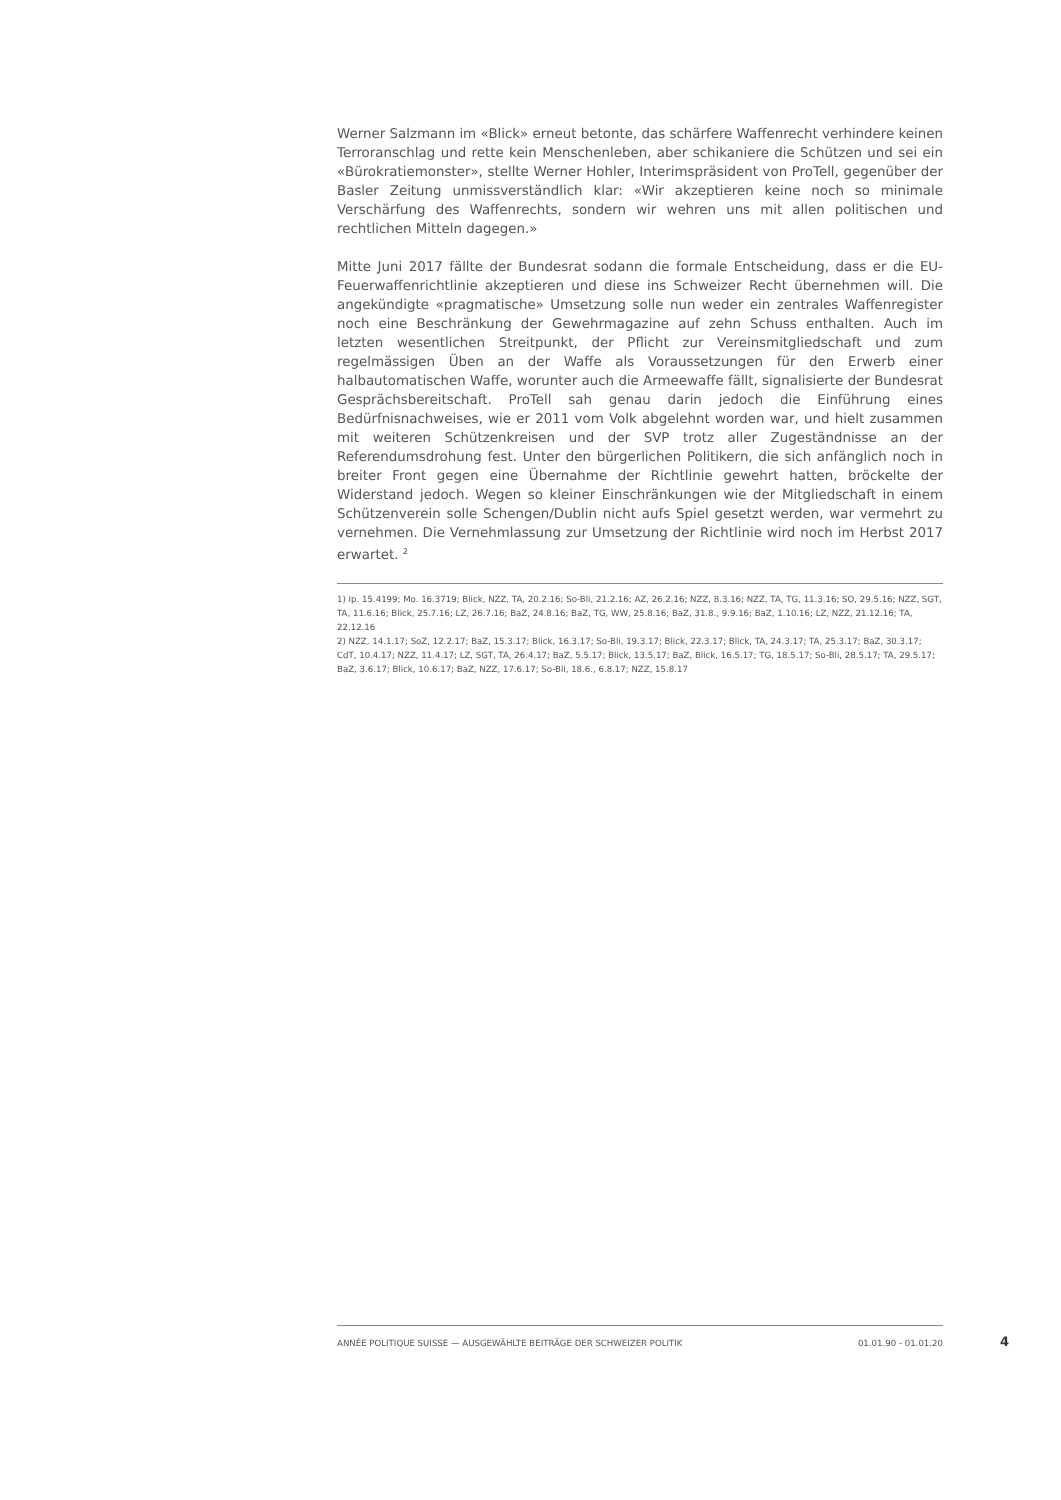Werner Salzmann im «Blick» erneut betonte, das schärfere Waffenrecht verhindere keinen Terroranschlag und rette kein Menschenleben, aber schikaniere die Schützen und sei ein «Bürokratiemonster», stellte Werner Hohler, Interimspräsident von ProTell, gegenüber der Basler Zeitung unmissverständlich klar: «Wir akzeptieren keine noch so minimale Verschärfung des Waffenrechts, sondern wir wehren uns mit allen politischen und rechtlichen Mitteln dagegen.»
Mitte Juni 2017 fällte der Bundesrat sodann die formale Entscheidung, dass er die EU-Feuerwaffenrichtlinie akzeptieren und diese ins Schweizer Recht übernehmen will. Die angekündigte «pragmatische» Umsetzung solle nun weder ein zentrales Waffenregister noch eine Beschränkung der Gewehrmagazine auf zehn Schuss enthalten. Auch im letzten wesentlichen Streitpunkt, der Pflicht zur Vereinsmitgliedschaft und zum regelmässigen Üben an der Waffe als Voraussetzungen für den Erwerb einer halbautomatischen Waffe, worunter auch die Armeewaffe fällt, signalisierte der Bundesrat Gesprächsbereitschaft. ProTell sah genau darin jedoch die Einführung eines Bedürfnisnachweises, wie er 2011 vom Volk abgelehnt worden war, und hielt zusammen mit weiteren Schützenkreisen und der SVP trotz aller Zugeständnisse an der Referendumsdrohung fest. Unter den bürgerlichen Politikern, die sich anfänglich noch in breiter Front gegen eine Übernahme der Richtlinie gewehrt hatten, bröckelte der Widerstand jedoch. Wegen so kleiner Einschränkungen wie der Mitgliedschaft in einem Schützenverein solle Schengen/Dublin nicht aufs Spiel gesetzt werden, war vermehrt zu vernehmen. Die Vernehmlassung zur Umsetzung der Richtlinie wird noch im Herbst 2017 erwartet. <sup>2</sup>
1) Ip. 15.4199; Mo. 16.3719; Blick, NZZ, TA, 20.2.16; So-Bli, 21.2.16; AZ, 26.2.16; NZZ, 8.3.16; NZZ, TA, TG, 11.3.16; SO, 29.5.16; NZZ, SGT, TA, 11.6.16; Blick, 25.7.16; LZ, 26.7.16; BaZ, 24.8.16; BaZ, TG, WW, 25.8.16; BaZ, 31.8., 9.9.16; BaZ, 1.10.16; LZ, NZZ, 21.12.16; TA, 22.12.16
2) NZZ, 14.1.17; SoZ, 12.2.17; BaZ, 15.3.17; Blick, 16.3.17; So-Bli, 19.3.17; Blick, 22.3.17; Blick, TA, 24.3.17; TA, 25.3.17; BaZ, 30.3.17; CdT, 10.4.17; NZZ, 11.4.17; LZ, SGT, TA, 26.4.17; BaZ, 5.5.17; Blick, 13.5.17; BaZ, Blick, 16.5.17; TG, 18.5.17; So-Bli, 28.5.17; TA, 29.5.17; BaZ, 3.6.17; Blick, 10.6.17; BaZ, NZZ, 17.6.17; So-Bli, 18.6., 6.8.17; NZZ, 15.8.17
ANNÉE POLITIQUE SUISSE — AUSGEWÄHLTE BEITRÄGE DER SCHWEIZER POLITIK 01.01.90 - 01.01.20
4